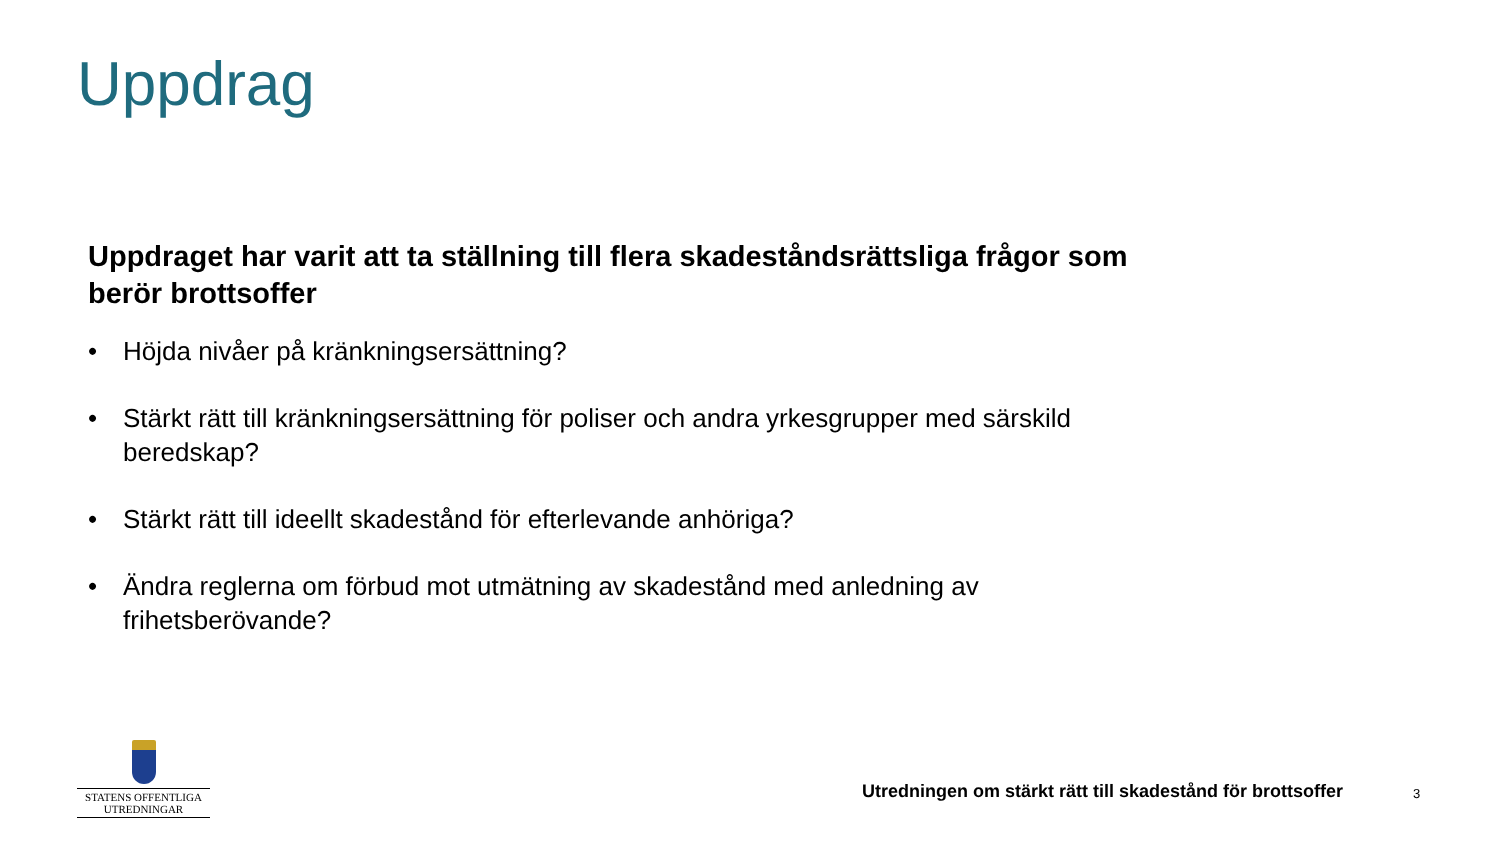Uppdrag
Uppdraget har varit att ta ställning till flera skadeståndsrättsliga frågor som berör brottsoffer
• Höjda nivåer på kränkningsersättning?
• Stärkt rätt till kränkningsersättning för poliser och andra yrkesgrupper med särskild beredskap?
• Stärkt rätt till ideellt skadestånd för efterlevande anhöriga?
• Ändra reglerna om förbud mot utmätning av skadestånd med anledning av frihetsberövande?
STATENS OFFENTLIGA
UTREDNINGAR
Utredningen om stärkt rätt till skadestånd för brottsoffer
3